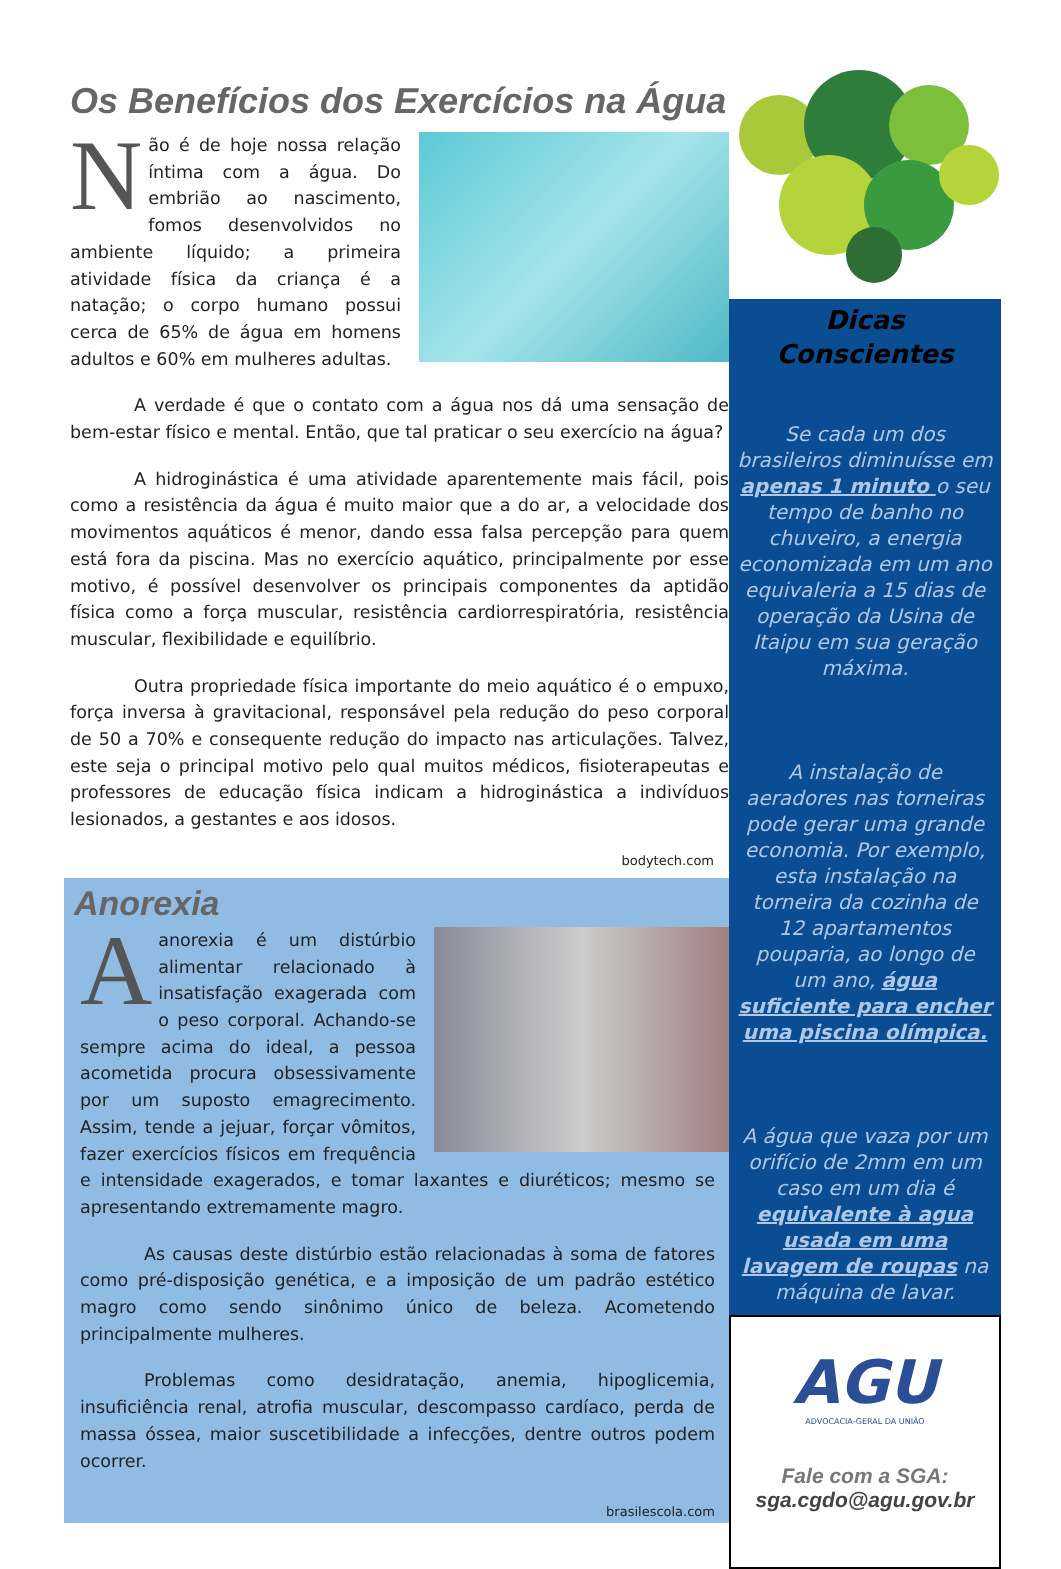Os Benefícios dos Exercícios na Água
Não é de hoje nossa relação íntima com a água. Do embrião ao nascimento, fomos desenvolvidos no ambiente líquido; a primeira atividade física da criança é a natação; o corpo humano possui cerca de 65% de água em homens adultos e 60% em mulheres adultas.
A verdade é que o contato com a água nos dá uma sensação de bem-estar físico e mental. Então, que tal praticar o seu exercício na água?
A hidroginástica é uma atividade aparentemente mais fácil, pois como a resistência da água é muito maior que a do ar, a velocidade dos movimentos aquáticos é menor, dando essa falsa percepção para quem está fora da piscina. Mas no exercício aquático, principalmente por esse motivo, é possível desenvolver os principais componentes da aptidão física como a força muscular, resistência cardiorrespiratória, resistência muscular, flexibilidade e equilíbrio.
Outra propriedade física importante do meio aquático é o empuxo, força inversa à gravitacional, responsável pela redução do peso corporal de 50 a 70% e consequente redução do impacto nas articulações. Talvez, este seja o principal motivo pelo qual muitos médicos, fisioterapeutas e professores de educação física indicam a hidroginástica a indivíduos lesionados, a gestantes e aos idosos.
bodytech.com
Anorexia
Aanorexia é um distúrbio alimentar relacionado à insatisfação exagerada com o peso corporal. Achando-se sempre acima do ideal, a pessoa acometida procura obsessivamente por um suposto emagrecimento. Assim, tende a jejuar, forçar vômitos, fazer exercícios físicos em frequência e intensidade exagerados, e tomar laxantes e diuréticos; mesmo se apresentando extremamente magro.
As causas deste distúrbio estão relacionadas à soma de fatores como pré-disposição genética, e a imposição de um padrão estético magro como sendo sinônimo único de beleza. Acometendo principalmente mulheres.
Problemas como desidratação, anemia, hipoglicemia, insuficiência renal, atrofia muscular, descompasso cardíaco, perda de massa óssea, maior suscetibilidade a infecções, dentre outros podem ocorrer.
brasilescola.com
Dicas
Conscientes
Se cada um dos brasileiros diminuísse em apenas 1 minuto o seu tempo de banho no chuveiro, a energia economizada em um ano equivaleria a 15 dias de operação da Usina de Itaipu em sua geração máxima.
A instalação de aeradores nas torneiras pode gerar uma grande economia. Por exemplo, esta instalação na torneira da cozinha de 12 apartamentos pouparia, ao longo de um ano, água suficiente para encher uma piscina olímpica.
A água que vaza por um orifício de 2mm em um caso em um dia é equivalente à agua usada em uma lavagem de roupas na máquina de lavar.
AGU
ADVOCACIA-GERAL DA UNIÃO
Fale com a SGA:
sga.cgdo@agu.gov.br